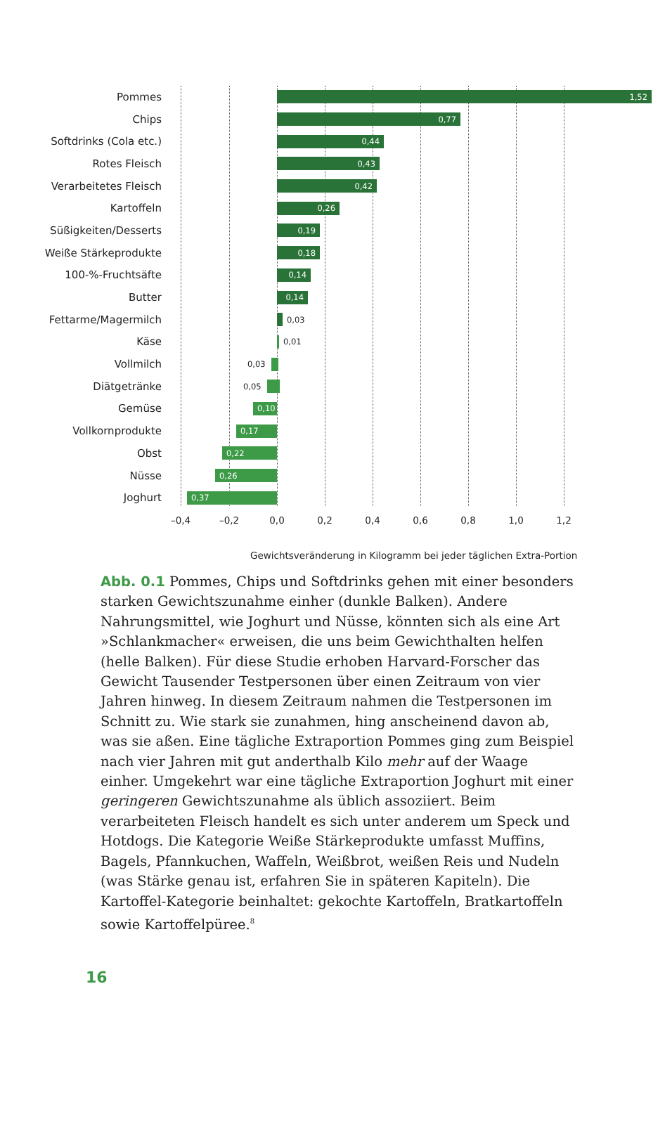Pommes
1,52
Chips
0,77
Softdrinks (Cola etc.)
0,44
Rotes Fleisch
0,43
Verarbeitetes Fleisch
0,42
Kartoffeln
0,26
Süßigkeiten/Desserts
0,19
Weiße Stärkeprodukte
0,18
100-%-Fruchtsäfte
0,14
Butter
0,14
Fettarme/Magermilch
0,03
Käse
0,01
Vollmilch
0,03
Diätgetränke
0,05
Gemüse
0,10
Vollkornprodukte
0,17
Obst
0,22
Nüsse
0,26
Joghurt
0,37
–0,4 –0,2 0,0 0,2 0,4 0,6 0,8 1,0 1,2
Gewichtsveränderung in Kilogramm bei jeder täglichen Extra-Portion
Abb. 0.1 Pommes, Chips und Softdrinks gehen mit einer besonders starken Gewichtszunahme einher (dunkle Balken). Andere Nahrungsmittel, wie Joghurt und Nüsse, könnten sich als eine Art »Schlankmacher« erweisen, die uns beim Gewichthalten helfen (helle Balken). Für diese Studie erhoben Harvard-Forscher das Gewicht Tausender Testpersonen über einen Zeitraum von vier Jahren hinweg. In diesem Zeitraum nahmen die Testpersonen im Schnitt zu. Wie stark sie zunahmen, hing anscheinend davon ab, was sie aßen. Eine tägliche Extraportion Pommes ging zum Beispiel nach vier Jahren mit gut anderthalb Kilo mehr auf der Waage einher. Umgekehrt war eine tägliche Extraportion Joghurt mit einer geringeren Gewichtszunahme als üblich assoziiert. Beim verarbeiteten Fleisch handelt es sich unter anderem um Speck und Hotdogs. Die Kategorie Weiße Stärkeprodukte umfasst Muffins, Bagels, Pfannkuchen, Waffeln, Weißbrot, weißen Reis und Nudeln (was Stärke genau ist, erfahren Sie in späteren Kapiteln). Die Kartoffel-Kategorie beinhaltet: gekochte Kartoffeln, Bratkartoffeln sowie Kartoffelpüree.<sup>8</sup>
16